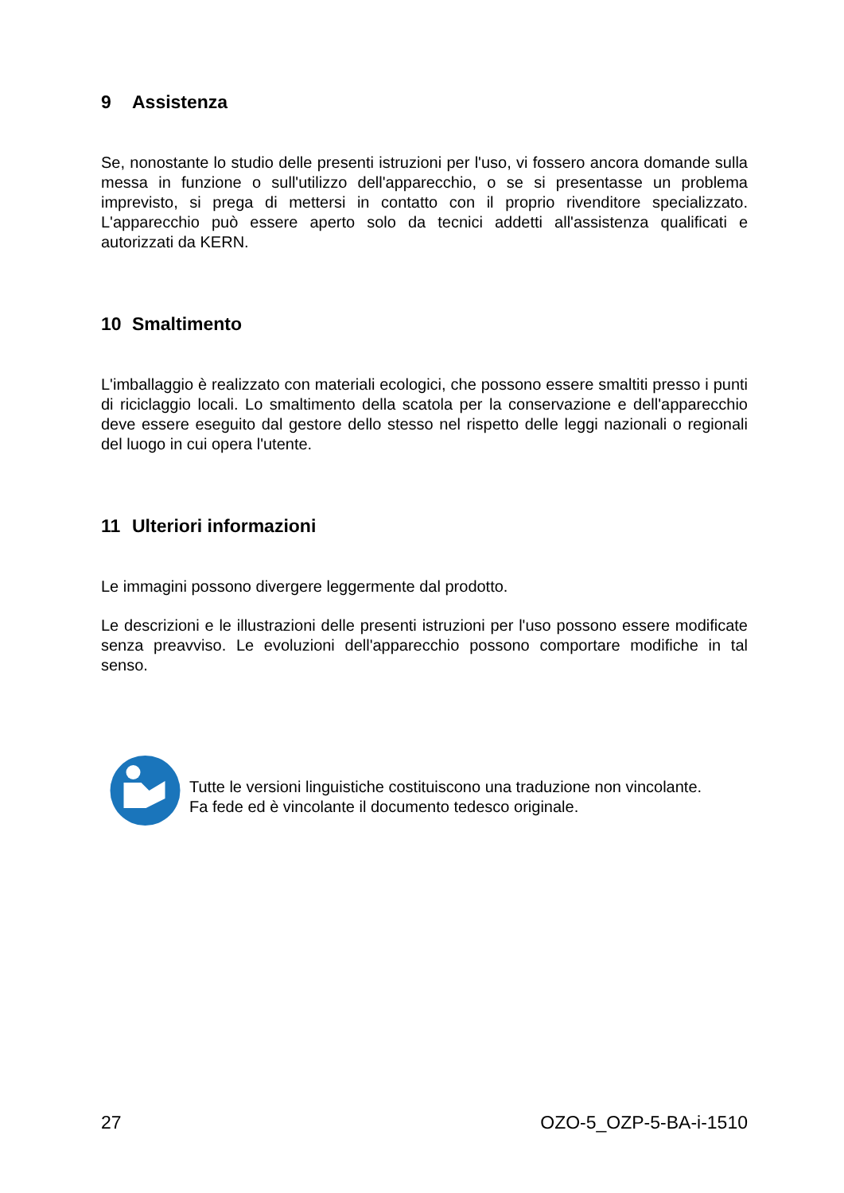9 Assistenza
Se, nonostante lo studio delle presenti istruzioni per l'uso, vi fossero ancora domande sulla messa in funzione o sull'utilizzo dell'apparecchio, o se si presentasse un problema imprevisto, si prega di mettersi in contatto con il proprio rivenditore specializzato. L'apparecchio può essere aperto solo da tecnici addetti all'assistenza qualificati e autorizzati da KERN.
10 Smaltimento
L'imballaggio è realizzato con materiali ecologici, che possono essere smaltiti presso i punti di riciclaggio locali. Lo smaltimento della scatola per la conservazione e dell'apparecchio deve essere eseguito dal gestore dello stesso nel rispetto delle leggi nazionali o regionali del luogo in cui opera l'utente.
11 Ulteriori informazioni
Le immagini possono divergere leggermente dal prodotto.
Le descrizioni e le illustrazioni delle presenti istruzioni per l'uso possono essere modificate senza preavviso. Le evoluzioni dell'apparecchio possono comportare modifiche in tal senso.
Tutte le versioni linguistiche costituiscono una traduzione non vincolante.
Fa fede ed è vincolante il documento tedesco originale.
27 OZO-5_OZP-5-BA-i-1510